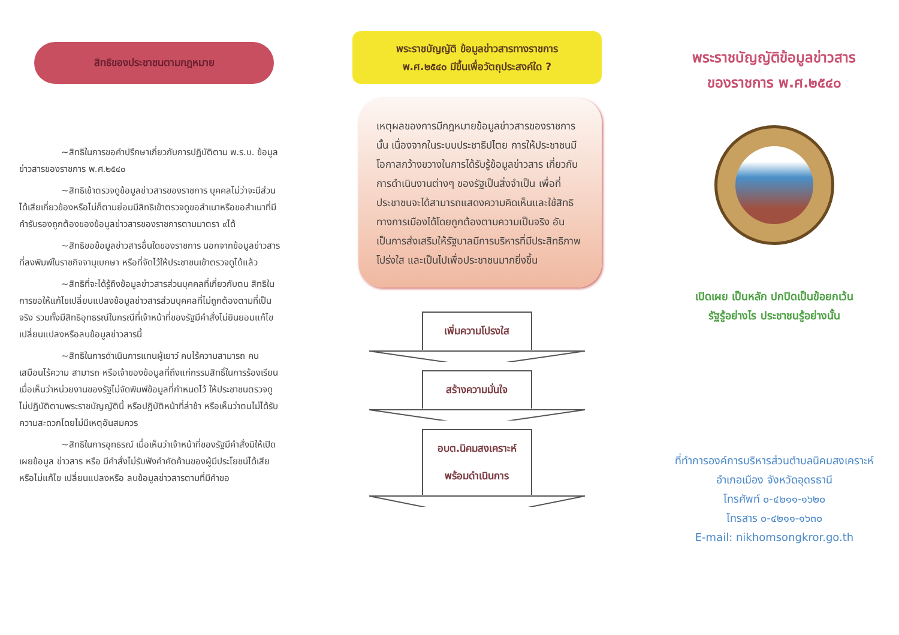สิทธิของประชาชนตามกฎหมาย
~สิทธิในการขอคำปรึกษาเกี่ยวกับการปฏิบัติตาม พ.ร.บ. ข้อมูลข่าวสารของราชการ พ.ศ.๒๕๔๐
~สิทธิเข้าตรวจดูข้อมูลข่าวสารของราชการ บุคคลไม่ว่าจะมีส่วนได้เสียเกี่ยวข้องหรือไม่ก็ตามย่อมมีสิทธิเข้าตรวจดูขอสำเนาหรือขอสำเนาที่มีคำรับรองถูกต้องของข้อมูลข่าวสารของราชการตามมาตรา ๙ได้
~สิทธิขอข้อมูลข่าวสารอื่นใดของราชการ นอกจากข้อมูลข่าวสารที่ลงพิมพ์ในราชกิจจานุเบกษา หรือที่จัดไว้ให้ประชาชนเข้าตรวจดูได้แล้ว
~สิทธิที่จะได้รู้ถึงข้อมูลข่าวสารส่วนบุคคลที่เกี่ยวกับตน สิทธิในการขอให้แก้ไขเปลี่ยนแปลงข้อมูลข่าวสารส่วนบุคคลที่ไม่ถูกต้องตามที่เป็นจริง รวมทั้งมีสิทธิอุทธรณ์ในกรณีที่เจ้าหน้าที่ของรัฐมีคำสั่งไม่ยินยอมแก้ไข เปลี่ยนแปลงหรือลบข้อมูลข่าวสารนี้
~สิทธิในการดำเนินการแทนผู้เยาว์ คนไร้ความสามารถ คนเสมือนไร้ความ สามารถ หรือเจ้าของข้อมูลที่ถึงแก่กรรมสิทธิ์ในการร้องเรียน เมื่อเห็นว่าหน่วยงานของรัฐไม่จัดพิมพ์ข้อมูลที่กำหนดไว้ ให้ประชาชนตรวจดู ไม่ปฏิบัติตามพระราชบัญญัตินี้ หรือปฏิบัติหน้าที่ล่าช้า หรือเห็นว่าตนไม่ได้รับความสะดวกโดยไม่มีเหตุอันสมควร
~สิทธิในการอุทธรณ์ เมื่อเห็นว่าเจ้าหน้าที่ของรัฐมีคำสั่งมิให้เปิดเผยข้อมูล ข่าวสาร หรือ มีคำสั่งไม่รับฟังคำคัดค้านของผู้มีประโยชน์ได้เสีย หรือไม่แก้ไข เปลี่ยนแปลงหรือ ลบข้อมูลข่าวสารตามที่มีคำขอ
พระราชบัญญัติ ข้อมูลข่าวสารทางราชการ
พ.ศ.๒๕๔๐ มีขึ้นเพื่อวัตถุประสงค์ใด ?
เหตุผลของการมีกฎหมายข้อมูลข่าวสารของราชการนั้น เนื่องจากในระบบประชาธิปไตย การให้ประชาชนมีโอกาสกว้างขวางในการได้รับรู้ข้อมูลข่าวสาร เกี่ยวกับการดำเนินงานต่างๆ ของรัฐเป็นสิ่งจำเป็น เพื่อที่ประชาชนจะได้สามารถแสดงความคิดเห็นและใช้สิทธิทางการเมืองได้โดยถูกต้องตามความเป็นจริง อันเป็นการส่งเสริมให้รัฐบาลมีการบริหารที่มีประสิทธิภาพ โปร่งใส และเป็นไปเพื่อประชาชนมากยิ่งขึ้น
เพิ่มความโปรงใส
สร้างความมั่นใจ
อบต.นิคมสงเคราะห์
พร้อมดำเนินการ
พระราชบัญญัติข้อมูลข่าวสาร
ของราชการ พ.ศ.๒๕๔๐
เปิดเผย เป็นหลัก ปกปิดเป็นข้อยกเว้น
รัฐรู้อย่างไร ประชาชนรู้อย่างนั้น
ที่ทำการองค์การบริหารส่วนตำบลนิคมสงเคราะห์
อำเภอเมือง จังหวัดอุดรธานี
โทรศัพท์ ๐-๔๒๑๑-๑๖๒๐
โทรสาร ๐-๔๒๑๑-๑๖๓๐
E-mail: nikhomsongkror.go.th